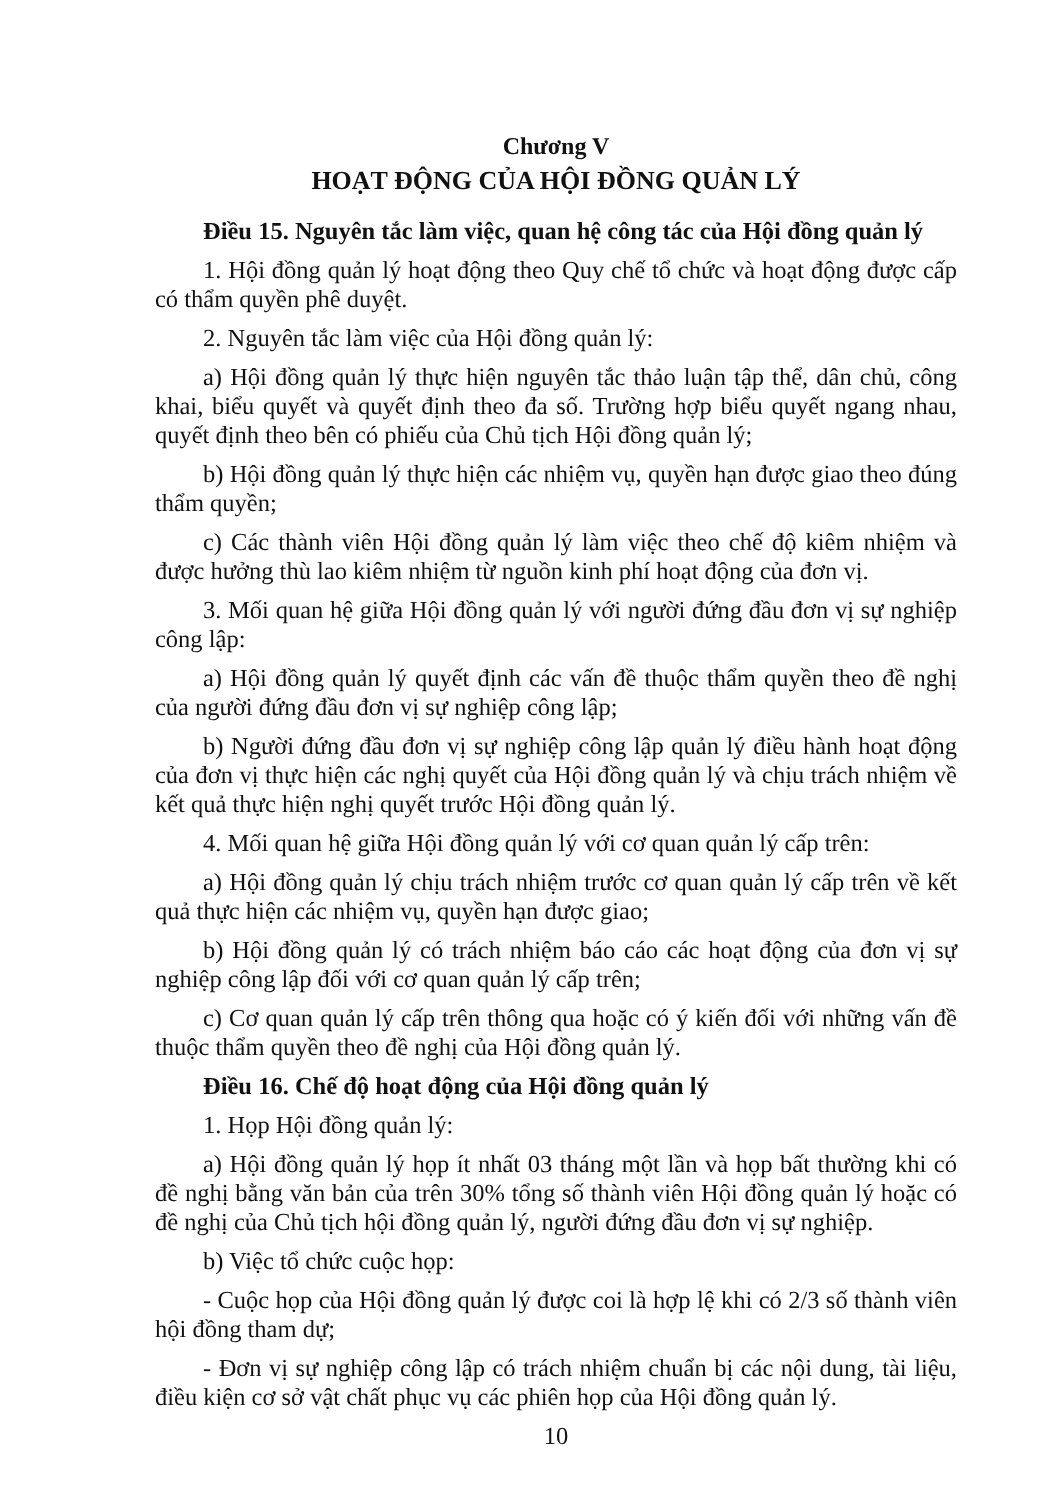Chương V
HOẠT ĐỘNG CỦA HỘI ĐỒNG QUẢN LÝ
Điều 15. Nguyên tắc làm việc, quan hệ công tác của Hội đồng quản lý
1. Hội đồng quản lý hoạt động theo Quy chế tổ chức và hoạt động được cấp có thẩm quyền phê duyệt.
2. Nguyên tắc làm việc của Hội đồng quản lý:
a) Hội đồng quản lý thực hiện nguyên tắc thảo luận tập thể, dân chủ, công khai, biểu quyết và quyết định theo đa số. Trường hợp biểu quyết ngang nhau, quyết định theo bên có phiếu của Chủ tịch Hội đồng quản lý;
b) Hội đồng quản lý thực hiện các nhiệm vụ, quyền hạn được giao theo đúng thẩm quyền;
c) Các thành viên Hội đồng quản lý làm việc theo chế độ kiêm nhiệm và được hưởng thù lao kiêm nhiệm từ nguồn kinh phí hoạt động của đơn vị.
3. Mối quan hệ giữa Hội đồng quản lý với người đứng đầu đơn vị sự nghiệp công lập:
a) Hội đồng quản lý quyết định các vấn đề thuộc thẩm quyền theo đề nghị của người đứng đầu đơn vị sự nghiệp công lập;
b) Người đứng đầu đơn vị sự nghiệp công lập quản lý điều hành hoạt động của đơn vị thực hiện các nghị quyết của Hội đồng quản lý và chịu trách nhiệm về kết quả thực hiện nghị quyết trước Hội đồng quản lý.
4. Mối quan hệ giữa Hội đồng quản lý với cơ quan quản lý cấp trên:
a) Hội đồng quản lý chịu trách nhiệm trước cơ quan quản lý cấp trên về kết quả thực hiện các nhiệm vụ, quyền hạn được giao;
b) Hội đồng quản lý có trách nhiệm báo cáo các hoạt động của đơn vị sự nghiệp công lập đối với cơ quan quản lý cấp trên;
c) Cơ quan quản lý cấp trên thông qua hoặc có ý kiến đối với những vấn đề thuộc thẩm quyền theo đề nghị của Hội đồng quản lý.
Điều 16. Chế độ hoạt động của Hội đồng quản lý
1. Họp Hội đồng quản lý:
a) Hội đồng quản lý họp ít nhất 03 tháng một lần và họp bất thường khi có đề nghị bằng văn bản của trên 30% tổng số thành viên Hội đồng quản lý hoặc có đề nghị của Chủ tịch hội đồng quản lý, người đứng đầu đơn vị sự nghiệp.
b) Việc tổ chức cuộc họp:
- Cuộc họp của Hội đồng quản lý được coi là hợp lệ khi có 2/3 số thành viên hội đồng tham dự;
- Đơn vị sự nghiệp công lập có trách nhiệm chuẩn bị các nội dung, tài liệu, điều kiện cơ sở vật chất phục vụ các phiên họp của Hội đồng quản lý.
10